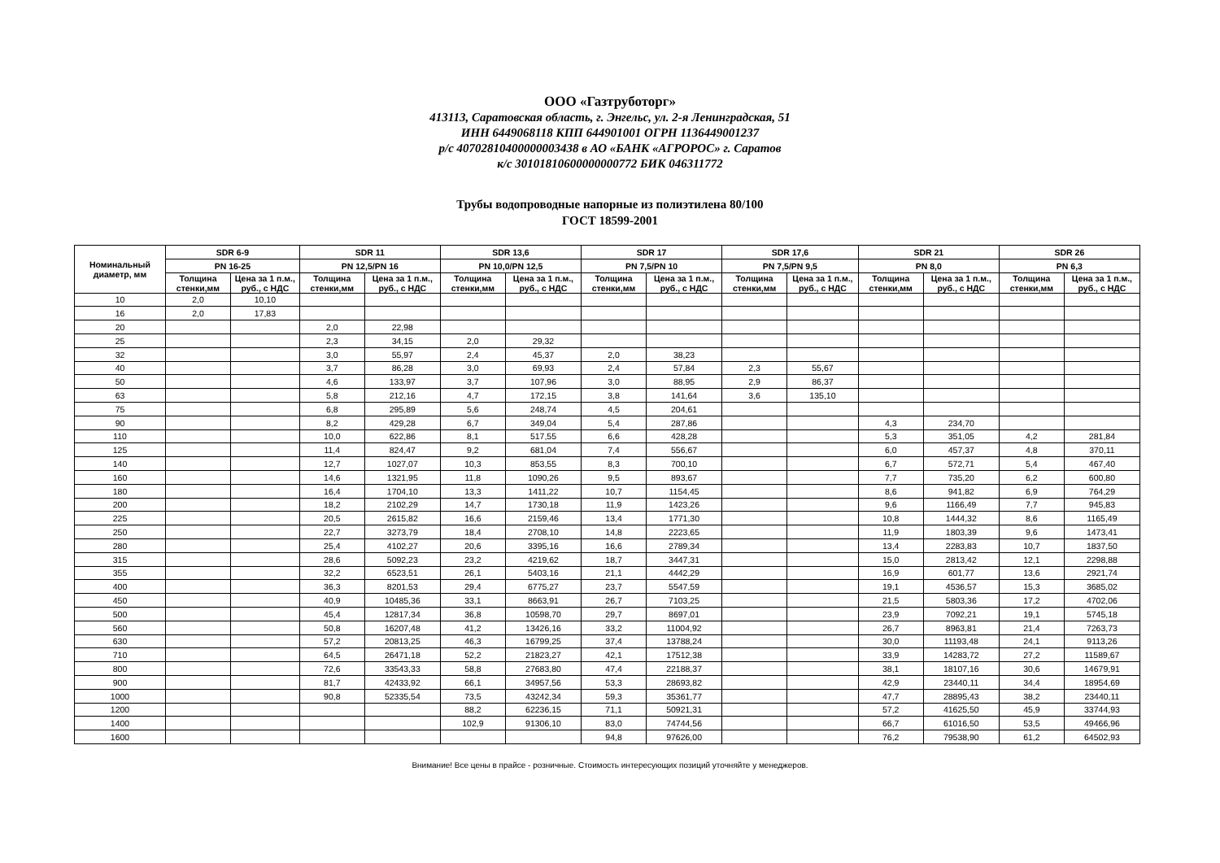ООО «Газтруботорг»
413113, Саратовская область, г. Энгельс, ул. 2-я Ленинградская, 51
ИНН 6449068118 КПП 644901001 ОГРН 1136449001237
р/с 40702810400000003438 в АО «БАНК «АГРОРОС» г. Саратов
к/с 30101810600000000772 БИК 046311772
Трубы водопроводные напорные из полиэтилена 80/100
ГОСТ 18599-2001
| Номинальный диаметр, мм | SDR 6-9 | | SDR 11 | | SDR 13,6 | | SDR 17 | | SDR 17,6 | | SDR 21 | | SDR 26 | |
| --- | --- | --- | --- | --- | --- | --- | --- | --- | --- | --- | --- | --- | --- | --- |
| | PN 16-25 | | PN 12,5/PN 16 | | PN 10,0/PN 12,5 | | PN 7,5/PN 10 | | PN 7,5/PN 9,5 | | PN 8,0 | | PN 6,3 | |
| | Толщина стенки,мм | Цена за 1 п.м., руб., с НДС | Толщина стенки,мм | Цена за 1 п.м., руб., с НДС | Толщина стенки,мм | Цена за 1 п.м., руб., с НДС | Толщина стенки,мм | Цена за 1 п.м., руб., с НДС | Толщина стенки,мм | Цена за 1 п.м., руб., с НДС | Толщина стенки,мм | Цена за 1 п.м., руб., с НДС | Толщина стенки,мм | Цена за 1 п.м., руб., с НДС |
| 10 | 2,0 | 10,10 | | | | | | | | | | | | |
| 16 | 2,0 | 17,83 | | | | | | | | | | | | |
| 20 | | | 2,0 | 22,98 | | | | | | | | | | |
| 25 | | | 2,3 | 34,15 | 2,0 | 29,32 | | | | | | | | |
| 32 | | | 3,0 | 55,97 | 2,4 | 45,37 | 2,0 | 38,23 | | | | | | |
| 40 | | | 3,7 | 86,28 | 3,0 | 69,93 | 2,4 | 57,84 | 2,3 | 55,67 | | | | |
| 50 | | | 4,6 | 133,97 | 3,7 | 107,96 | 3,0 | 88,95 | 2,9 | 86,37 | | | | |
| 63 | | | 5,8 | 212,16 | 4,7 | 172,15 | 3,8 | 141,64 | 3,6 | 135,10 | | | | |
| 75 | | | 6,8 | 295,89 | 5,6 | 248,74 | 4,5 | 204,61 | | | | | | |
| 90 | | | 8,2 | 429,28 | 6,7 | 349,04 | 5,4 | 287,86 | | | 4,3 | 234,70 | | |
| 110 | | | 10,0 | 622,86 | 8,1 | 517,55 | 6,6 | 428,28 | | | 5,3 | 351,05 | 4,2 | 281,84 |
| 125 | | | 11,4 | 824,47 | 9,2 | 681,04 | 7,4 | 556,67 | | | 6,0 | 457,37 | 4,8 | 370,11 |
| 140 | | | 12,7 | 1027,07 | 10,3 | 853,55 | 8,3 | 700,10 | | | 6,7 | 572,71 | 5,4 | 467,40 |
| 160 | | | 14,6 | 1321,95 | 11,8 | 1090,26 | 9,5 | 893,67 | | | 7,7 | 735,20 | 6,2 | 600,80 |
| 180 | | | 16,4 | 1704,10 | 13,3 | 1411,22 | 10,7 | 1154,45 | | | 8,6 | 941,82 | 6,9 | 764,29 |
| 200 | | | 18,2 | 2102,29 | 14,7 | 1730,18 | 11,9 | 1423,26 | | | 9,6 | 1166,49 | 7,7 | 945,83 |
| 225 | | | 20,5 | 2615,82 | 16,6 | 2159,46 | 13,4 | 1771,30 | | | 10,8 | 1444,32 | 8,6 | 1165,49 |
| 250 | | | 22,7 | 3273,79 | 18,4 | 2708,10 | 14,8 | 2223,65 | | | 11,9 | 1803,39 | 9,6 | 1473,41 |
| 280 | | | 25,4 | 4102,27 | 20,6 | 3395,16 | 16,6 | 2789,34 | | | 13,4 | 2283,83 | 10,7 | 1837,50 |
| 315 | | | 28,6 | 5092,23 | 23,2 | 4219,62 | 18,7 | 3447,31 | | | 15,0 | 2813,42 | 12,1 | 2298,88 |
| 355 | | | 32,2 | 6523,51 | 26,1 | 5403,16 | 21,1 | 4442,29 | | | 16,9 | 601,77 | 13,6 | 2921,74 |
| 400 | | | 36,3 | 8201,53 | 29,4 | 6775,27 | 23,7 | 5547,59 | | | 19,1 | 4536,57 | 15,3 | 3685,02 |
| 450 | | | 40,9 | 10485,36 | 33,1 | 8663,91 | 26,7 | 7103,25 | | | 21,5 | 5803,36 | 17,2 | 4702,06 |
| 500 | | | 45,4 | 12817,34 | 36,8 | 10598,70 | 29,7 | 8697,01 | | | 23,9 | 7092,21 | 19,1 | 5745,18 |
| 560 | | | 50,8 | 16207,48 | 41,2 | 13426,16 | 33,2 | 11004,92 | | | 26,7 | 8963,81 | 21,4 | 7263,73 |
| 630 | | | 57,2 | 20813,25 | 46,3 | 16799,25 | 37,4 | 13788,24 | | | 30,0 | 11193,48 | 24,1 | 9113,26 |
| 710 | | | 64,5 | 26471,18 | 52,2 | 21823,27 | 42,1 | 17512,38 | | | 33,9 | 14283,72 | 27,2 | 11589,67 |
| 800 | | | 72,6 | 33543,33 | 58,8 | 27683,80 | 47,4 | 22188,37 | | | 38,1 | 18107,16 | 30,6 | 14679,91 |
| 900 | | | 81,7 | 42433,92 | 66,1 | 34957,56 | 53,3 | 28693,82 | | | 42,9 | 23440,11 | 34,4 | 18954,69 |
| 1000 | | | 90,8 | 52335,54 | 73,5 | 43242,34 | 59,3 | 35361,77 | | | 47,7 | 28895,43 | 38,2 | 23440,11 |
| 1200 | | | | | 88,2 | 62236,15 | 71,1 | 50921,31 | | | 57,2 | 41625,50 | 45,9 | 33744,93 |
| 1400 | | | | | 102,9 | 91306,10 | 83,0 | 74744,56 | | | 66,7 | 61016,50 | 53,5 | 49466,96 |
| 1600 | | | | | | | 94,8 | 97626,00 | | | 76,2 | 79538,90 | 61,2 | 64502,93 |
Внимание! Все цены в прайсе - розничные. Стоимость интересующих позиций уточняйте у менеджеров.